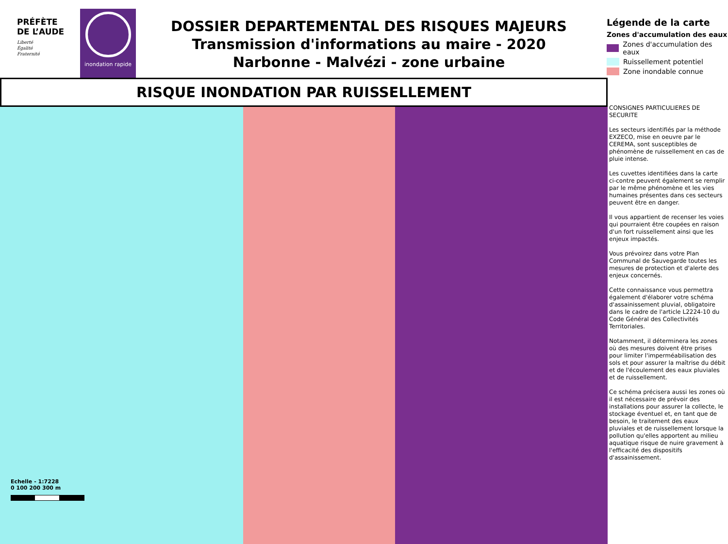PRÉFÈTE
DE L’AUDE
Liberté
Égalité
Fraternité
inondation rapide
DOSSIER DEPARTEMENTAL DES RISQUES MAJEURS
Transmission d'informations au maire - 2020
Narbonne - Malvézi - zone urbaine
Légende de la carte
Zones d'accumulation des eaux
Zones d'accumulation des eaux
Ruissellement potentiel
Zone inondable connue
RISQUE INONDATION PAR RUISSELLEMENT
CONSIGNES PARTICULIERES DE SECURITE
Les secteurs identifiés par la méthode EXZECO, mise en oeuvre par le CEREMA, sont susceptibles de phénomène de ruissellement en cas de pluie intense.
Les cuvettes identifiées dans la carte ci-contre peuvent également se remplir par le même phénomène et les vies humaines présentes dans ces secteurs peuvent être en danger.
Il vous appartient de recenser les voies qui pourraient être coupées en raison d'un fort ruissellement ainsi que les enjeux impactés.
Vous prévoirez dans votre Plan Communal de Sauvegarde toutes les mesures de protection et d'alerte des enjeux concernés.
Cette connaissance vous permettra également d'élaborer votre schéma d'assainissement pluvial, obligatoire dans le cadre de l'article L2224-10 du Code Général des Collectivités Territoriales.
Notamment, il déterminera les zones où des mesures doivent être prises pour limiter l'imperméabilisation des sols et pour assurer la maîtrise du débit et de l'écoulement des eaux pluviales et de ruissellement.
Ce schéma précisera aussi les zones où il est nécessaire de prévoir des installations pour assurer la collecte, le stockage éventuel et, en tant que de besoin, le traitement des eaux pluviales et de ruissellement lorsque la pollution qu'elles apportent au milieu aquatique risque de nuire gravement à l'efficacité des dispositifs d'assainissement.
Echelle - 1:7228
0 100 200 300 m